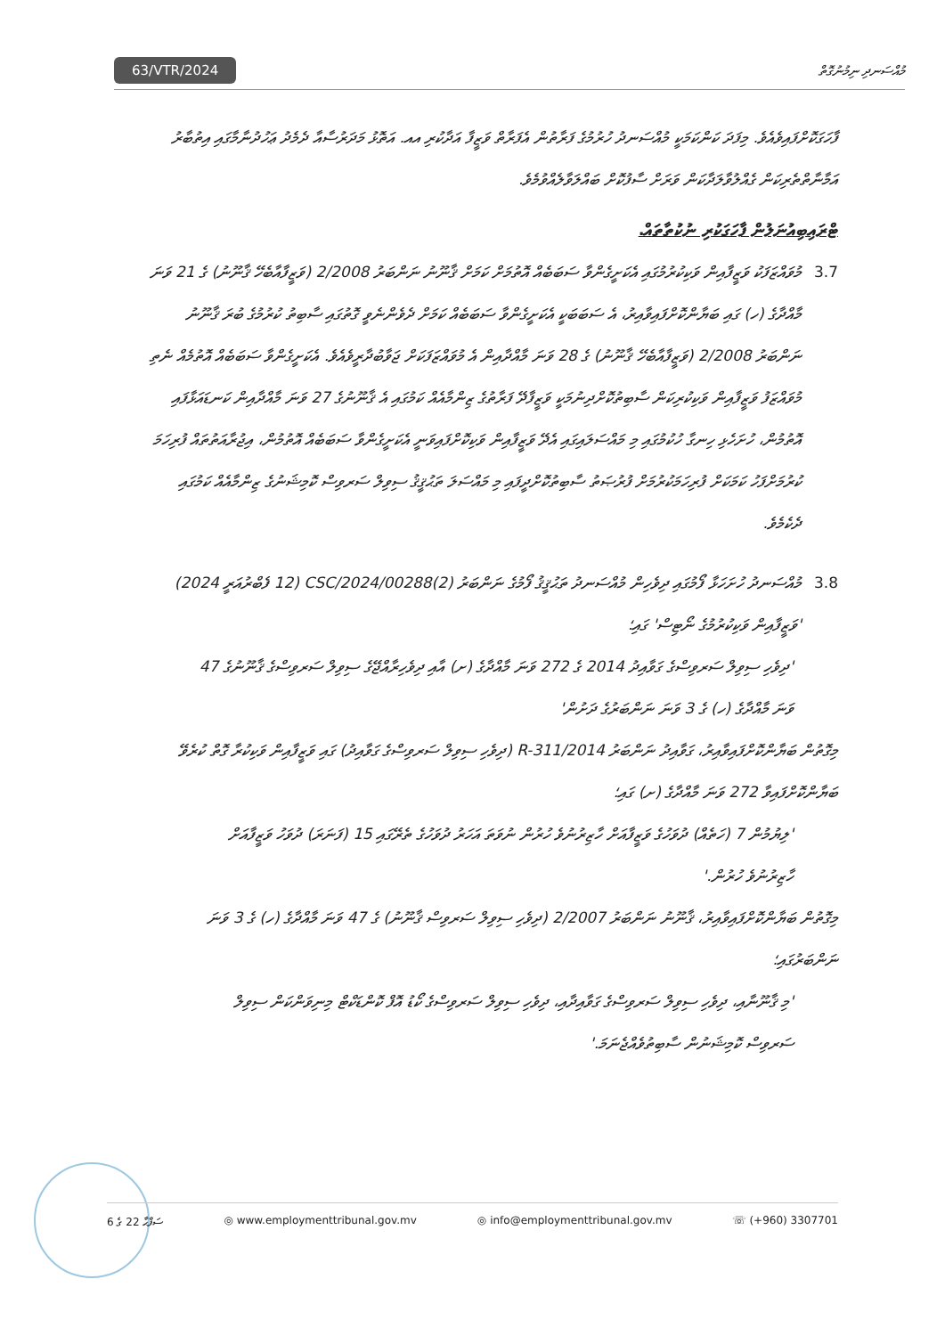63/VTR/2024 މުއްސަނދި ނިމުނުގޮތް
ފާހަގަކޮށްފައިވެއެވެ. މިފަދަ ކަންކަމަކީ މުއްސަނދު ހުރުމުގެ ފަރާތުން އެފަރާތް ވަޒީފާ އަދާކުރި އއ. އަތޮޅު މަދަރުސާއާ ދެމެދު ޢަހުދުނާމާގައި އިތުބާރު އަމާނާތްތެރިކަން ގެއްލުވާލަދާކަން ވަރަށް ސާފުކޮށް ބައްލަވާލެއްވުމެވެ.
ޓްރައިބިއުނަލުން ފާހަގަކުރި ނުކުތާތައް.
3.7 މުވައްޒަފަކު ވަޒީފާއިން ވަކިކުރުމުގައި އެކަށީގެންވާ ސަބަބެއް އޮތުމަށް ކަމަށް ޤާނޫނު ނަންބަރު 2/2008 (ވަޒީފާއާބެހޭ ޤާނޫނު) ގެ 21 ވަނަ މާއްދާގެ (ހ) ގައި ބަޔާންކޮށްފައިވާއިރު، އެ ސަބަބަކީ އެކަށީގެންވާ ސަބަބެއް ކަމަށް ދެވެންނެވީ ގޮތުގައި ސާބިތު ކުރުމުގެ ބުރަ ޤާނޫނު ނަންބަރު 2/2008 (ވަޒީފާއާބެހޭ ޤާނޫނު) ގެ 28 ވަނަ މާއްދާއިން އެ މުވައްޒަފަކަށް ޖަވާބުދާރީވެއެވެ. އެކަށީގެންވާ ސަބަބެއް އޮތުމެއް ނެތި މުވައްޒަފު ވަޒީފާއިން ވަކިކުރިކަން ސާބިތުކޮށްދިނުމަކީ ވަޒީފާދޭ ފަރާތުގެ ޒިންމާއެއް ކަމުގައި އެ ޤާނޫނުގެ 27 ވަނަ މާއްދާއިން ކަނޑައަޅާފައި އޮތުމުން، ހުށަހެޅި ހިނގާ ހުކުމުގައި މި މައްސަލައިގައި އެދޭ ވަޒީފާއިން ވަކިކޮށްފައިވަނީ އެކަށީގެންވާ ސަބަބެއް އޮތުމުން، އިޖުރާއަތުތައް ފުރިހަމަ ކުރުމަށްފަހު ކަމަކަށް ފުރިހަމަކުރުމަށް ފުރުޞަތު ސާބިތުކޮށްދީފައި މި މައްސަލަ ތަޙުޤީޤު ސިވިލް ސަރވިސް ކޮމިޝަނުގެ ޒިންމާއެއް ކަމުގައި ދެކެމެވެ.
3.8 މުއްސަނދު ހުށަހަޅާ ފޯމުގައި ދިވެހިން މުއްސަނދު ތަޙުޤީޤު ފޯމުގެ ނަންބަރު (2)CSC/2024/00288 (12 ފެބްރުއަރީ 2024) 'ވަޒީފާއިން ވަކިކުރުމުގެ ނޯޓިސް' ގައި؛
'ދިވެހި ސިވިލް ސަރވިސްގެ ގަވާއިދު 2014 ގެ 272 ވަނަ މާއްދާގެ (ށ) އާއި ދިވެހިރާއްޖޭގެ ސިވިލް ސަރވިސްގެ ޤާނޫނުގެ 47 ވަނަ މާއްދާގެ (ހ) ގެ 3 ވަނަ ނަންބަރުގެ ދަށުން'
މިގޮތުން ބަޔާންކޮށްފައިވާއިރު، ގަވާއިދު ނަންބަރު R-311/2014 (ދިވެހި ސިވިލް ސަރވިސްގެ ގަވާއިދު) ގައި ވަޒީފާއިން ވަކިކުރާ ގޮތް ކުރެވޭ ބަޔާންކޮށްފައިވާ 272 ވަނަ މާއްދާގެ (ށ) ގައި؛
'ލިޔުމުން 7 (ހަތެއް) ދުވަހުގެ ވަޒީފާއަށް ހާޒިރުނުވެ ހުރުން ނުވަތަ އަހަރު ދުވަހުގެ ތެރޭގައި 15 (ފަނަރަ) ދުވަހު ވަޒީފާއަށް ހާޒިރުނުވެ ހުރުން.'
މިގޮތުން ބަޔާންކޮށްފައިވާއިރު، ޤާނޫނު ނަންބަރު 2/2007 (ދިވެހި ސިވިލް ސަރވިސް ޤާނޫނު) ގެ 47 ވަނަ މާއްދާގެ (ހ) ގެ 3 ވަނަ ނަންބަރުގައި؛
'މި ޤާނޫނާއި، ދިވެހި ސިވިލް ސަރވިސްގެ ގަވާއިދާއި، ދިވެހި ސިވިލް ސަރވިސްގެ ކޯޑު އޮފް ކޮންޑަކްޓް މިނިވަންކަން ސިވިލް ސަރވިސް ކޮމިޝަނުން ސާބިތުވެއްޖެނަމަ.'
ސަފްޙާ 22 ގެ 6 ◎ www.employmenttribunal.gov.mv ◎ info@employmenttribunal.gov.mv ☏ (+960) 3307701